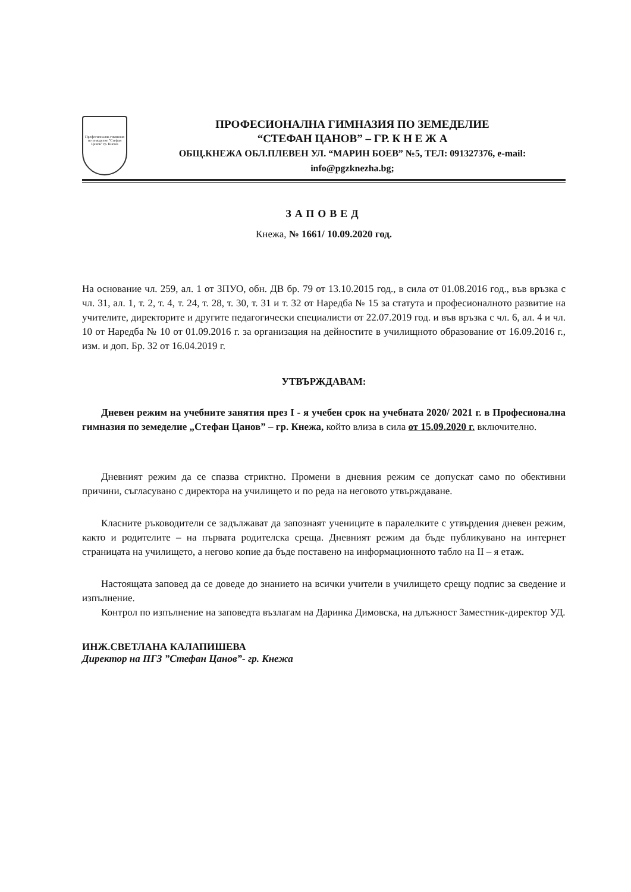Професионална гимназия по земеделие "Стефан Цанов" гр. Кнежа
ПРОФЕСИОНАЛНА ГИМНАЗИЯ ПО ЗЕМЕДЕЛИЕ
“СТЕФАН ЦАНОВ” – ГР. К Н Е Ж А
ОБЩ.КНЕЖА ОБЛ.ПЛЕВЕН УЛ. “МАРИН БОЕВ” №5, ТЕЛ: 091327376, e-mail: info@pgzknezha.bg;
ЗАПОВЕД
Кнежа, № 1661/ 10.09.2020 год.
На основание чл. 259, ал. 1 от ЗПУО, обн. ДВ бр. 79 от 13.10.2015 год., в сила от 01.08.2016 год., във връзка с чл. 31, ал. 1, т. 2, т. 4, т. 24, т. 28, т. 30, т. 31 и т. 32 от Наредба № 15 за статута и професионалното развитие на учителите, директорите и другите педагогически специалисти от 22.07.2019 год. и във връзка с чл. 6, ал. 4 и чл. 10 от Наредба № 10 от 01.09.2016 г. за организация на дейностите в училищното образование от 16.09.2016 г., изм. и доп. Бр. 32 от 16.04.2019 г.
УТВЪРЖДАВАМ:
Дневен режим на учебните занятия през I - я учебен срок на учебната 2020/ 2021 г. в Професионална гимназия по земеделие „Стефан Цанов” – гр. Кнежа, който влиза в сила от 15.09.2020 г. включително.
Дневният режим да се спазва стриктно. Промени в дневния режим се допускат само по обективни причини, съгласувано с директора на училището и по реда на неговото утвърждаване.
Класните ръководители се задължават да запознаят учениците в паралелките с утвърдения дневен режим, както и родителите – на първата родителска среща. Дневният режим да бъде публикувано на интернет страницата на училището, а негово копие да бъде поставено на информационното табло на II – я етаж.
Настоящата заповед да се доведе до знанието на всички учители в училището срещу подпис за сведение и изпълнение.
Контрол по изпълнение на заповедта възлагам на Даринка Димовска, на длъжност Заместник-директор УД.
ИНЖ.СВЕТЛАНА КАЛАПИШЕВА
Директор на ПГЗ ”Стефан Цанов”- гр. Кнежа